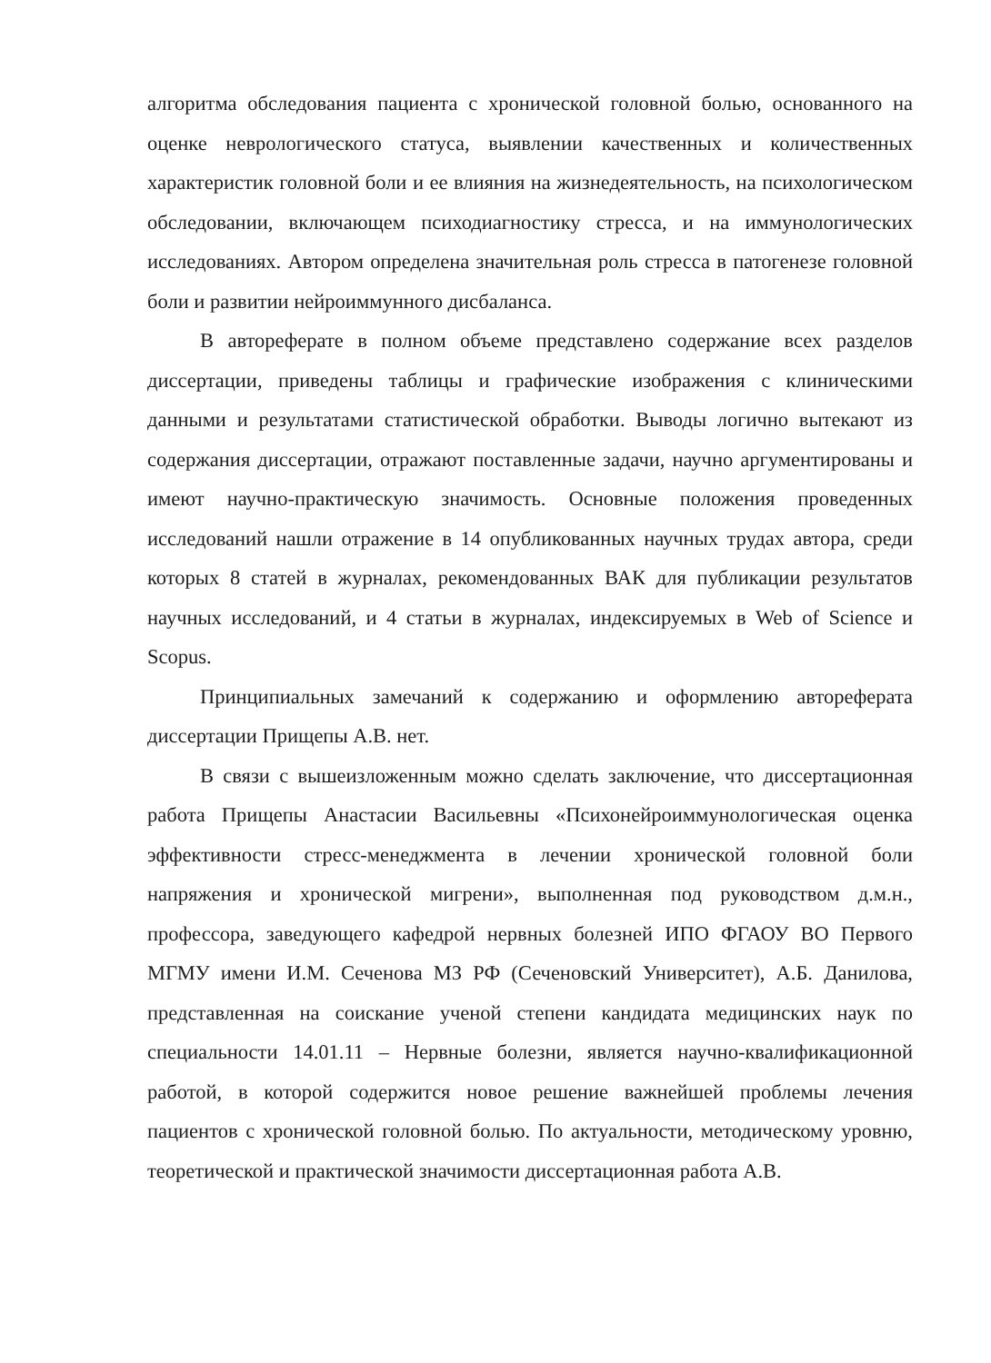алгоритма обследования пациента с хронической головной болью, основанного на оценке неврологического статуса, выявлении качественных и количественных характеристик головной боли и ее влияния на жизнедеятельность, на психологическом обследовании, включающем психодиагностику стресса, и на иммунологических исследованиях. Автором определена значительная роль стресса в патогенезе головной боли и развитии нейроиммунного дисбаланса.
В автореферате в полном объеме представлено содержание всех разделов диссертации, приведены таблицы и графические изображения с клиническими данными и результатами статистической обработки. Выводы логично вытекают из содержания диссертации, отражают поставленные задачи, научно аргументированы и имеют научно-практическую значимость. Основные положения проведенных исследований нашли отражение в 14 опубликованных научных трудах автора, среди которых 8 статей в журналах, рекомендованных ВАК для публикации результатов научных исследований, и 4 статьи в журналах, индексируемых в Web of Science и Scopus.
Принципиальных замечаний к содержанию и оформлению автореферата диссертации Прищепы А.В. нет.
В связи с вышеизложенным можно сделать заключение, что диссертационная работа Прищепы Анастасии Васильевны «Психонейроиммунологическая оценка эффективности стресс-менеджмента в лечении хронической головной боли напряжения и хронической мигрени», выполненная под руководством д.м.н., профессора, заведующего кафедрой нервных болезней ИПО ФГАОУ ВО Первого МГМУ имени И.М. Сеченова МЗ РФ (Сеченовский Университет), А.Б. Данилова, представленная на соискание ученой степени кандидата медицинских наук по специальности 14.01.11 – Нервные болезни, является научно-квалификационной работой, в которой содержится новое решение важнейшей проблемы лечения пациентов с хронической головной болью. По актуальности, методическому уровню, теоретической и практической значимости диссертационная работа А.В.